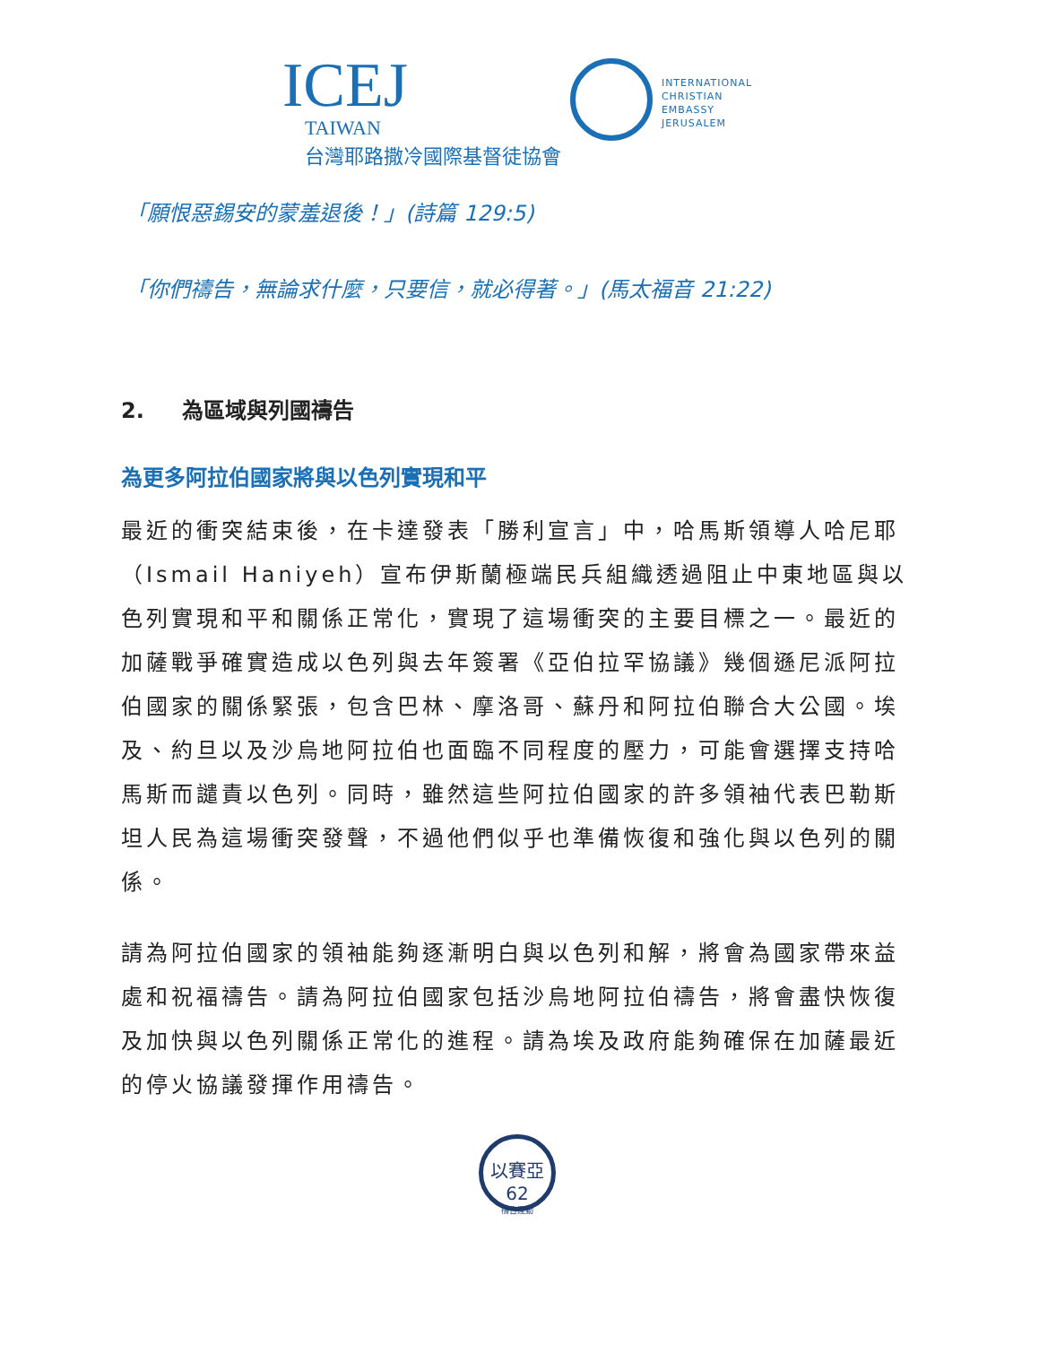ICEJ
TAIWAN
台灣耶路撒冷國際基督徒協會
INTERNATIONAL
CHRISTIAN
EMBASSY
JERUSALEM
「願恨惡錫安的蒙羞退後！」(詩篇 129:5)
「你們禱告，無論求什麼，只要信，就必得著。」(馬太福音 21:22)
2. 為區域與列國禱告
為更多阿拉伯國家將與以色列實現和平
最近的衝突結束後，在卡達發表「勝利宣言」中，哈馬斯領導人哈尼耶（Ismail Haniyeh）宣布伊斯蘭極端民兵組織透過阻止中東地區與以色列實現和平和關係正常化，實現了這場衝突的主要目標之一。最近的加薩戰爭確實造成以色列與去年簽署《亞伯拉罕協議》幾個遜尼派阿拉伯國家的關係緊張，包含巴林、摩洛哥、蘇丹和阿拉伯聯合大公國。埃及、約旦以及沙烏地阿拉伯也面臨不同程度的壓力，可能會選擇支持哈馬斯而譴責以色列。同時，雖然這些阿拉伯國家的許多領袖代表巴勒斯坦人民為這場衝突發聲，不過他們似乎也準備恢復和強化與以色列的關係。
請為阿拉伯國家的領袖能夠逐漸明白與以色列和解，將會為國家帶來益處和祝福禱告。請為阿拉伯國家包括沙烏地阿拉伯禱告，將會盡快恢復及加快與以色列關係正常化的進程。請為埃及政府能夠確保在加薩最近的停火協議發揮作用禱告。
以賽亞62
禱告運動